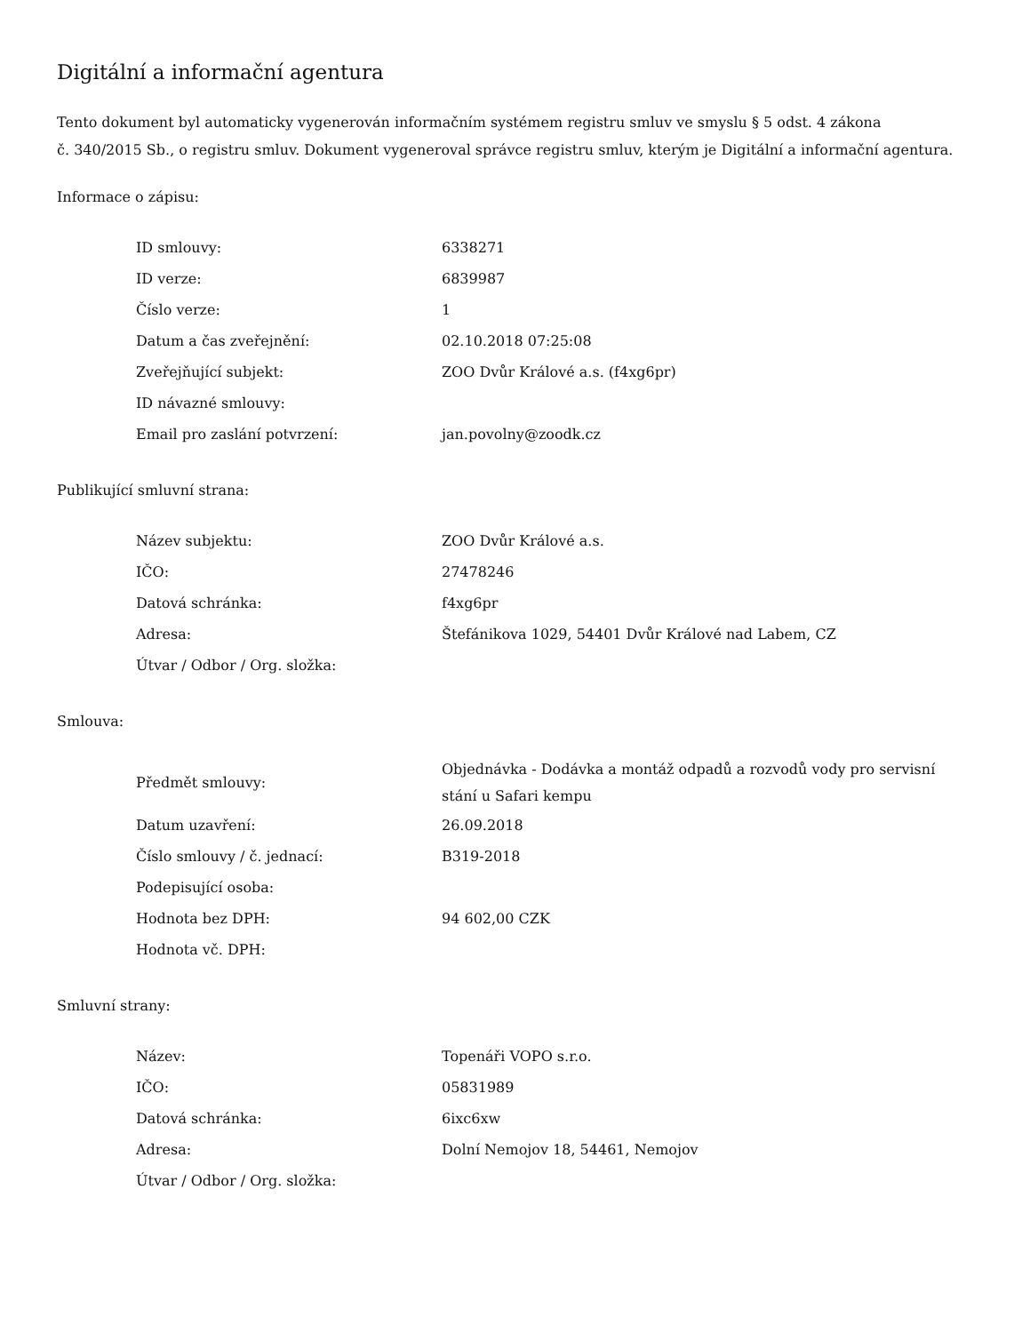Digitální a informační agentura
Tento dokument byl automaticky vygenerován informačním systémem registru smluv ve smyslu § 5 odst. 4 zákona
č. 340/2015 Sb., o registru smluv. Dokument vygeneroval správce registru smluv, kterým je Digitální a informační agentura.
Informace o zápisu:
| ID smlouvy: | 6338271 |
| ID verze: | 6839987 |
| Číslo verze: | 1 |
| Datum a čas zveřejnění: | 02.10.2018 07:25:08 |
| Zveřejňující subjekt: | ZOO Dvůr Králové a.s. (f4xg6pr) |
| ID návazné smlouvy: | |
| Email pro zaslání potvrzení: | jan.povolny@zoodk.cz |
Publikující smluvní strana:
| Název subjektu: | ZOO Dvůr Králové a.s. |
| IČO: | 27478246 |
| Datová schránka: | f4xg6pr |
| Adresa: | Štefánikova 1029, 54401 Dvůr Králové nad Labem, CZ |
| Útvar / Odbor / Org. složka: | |
Smlouva:
| Předmět smlouvy: | Objednávka - Dodávka a montáž odpadů a rozvodů vody pro servisní stání u Safari kempu |
| Datum uzavření: | 26.09.2018 |
| Číslo smlouvy / č. jednací: | B319-2018 |
| Podepisující osoba: | |
| Hodnota bez DPH: | 94 602,00 CZK |
| Hodnota vč. DPH: | |
Smluvní strany:
| Název: | Topenáři VOPO s.r.o. |
| IČO: | 05831989 |
| Datová schránka: | 6ixc6xw |
| Adresa: | Dolní Nemojov 18, 54461, Nemojov |
| Útvar / Odbor / Org. složka: | |